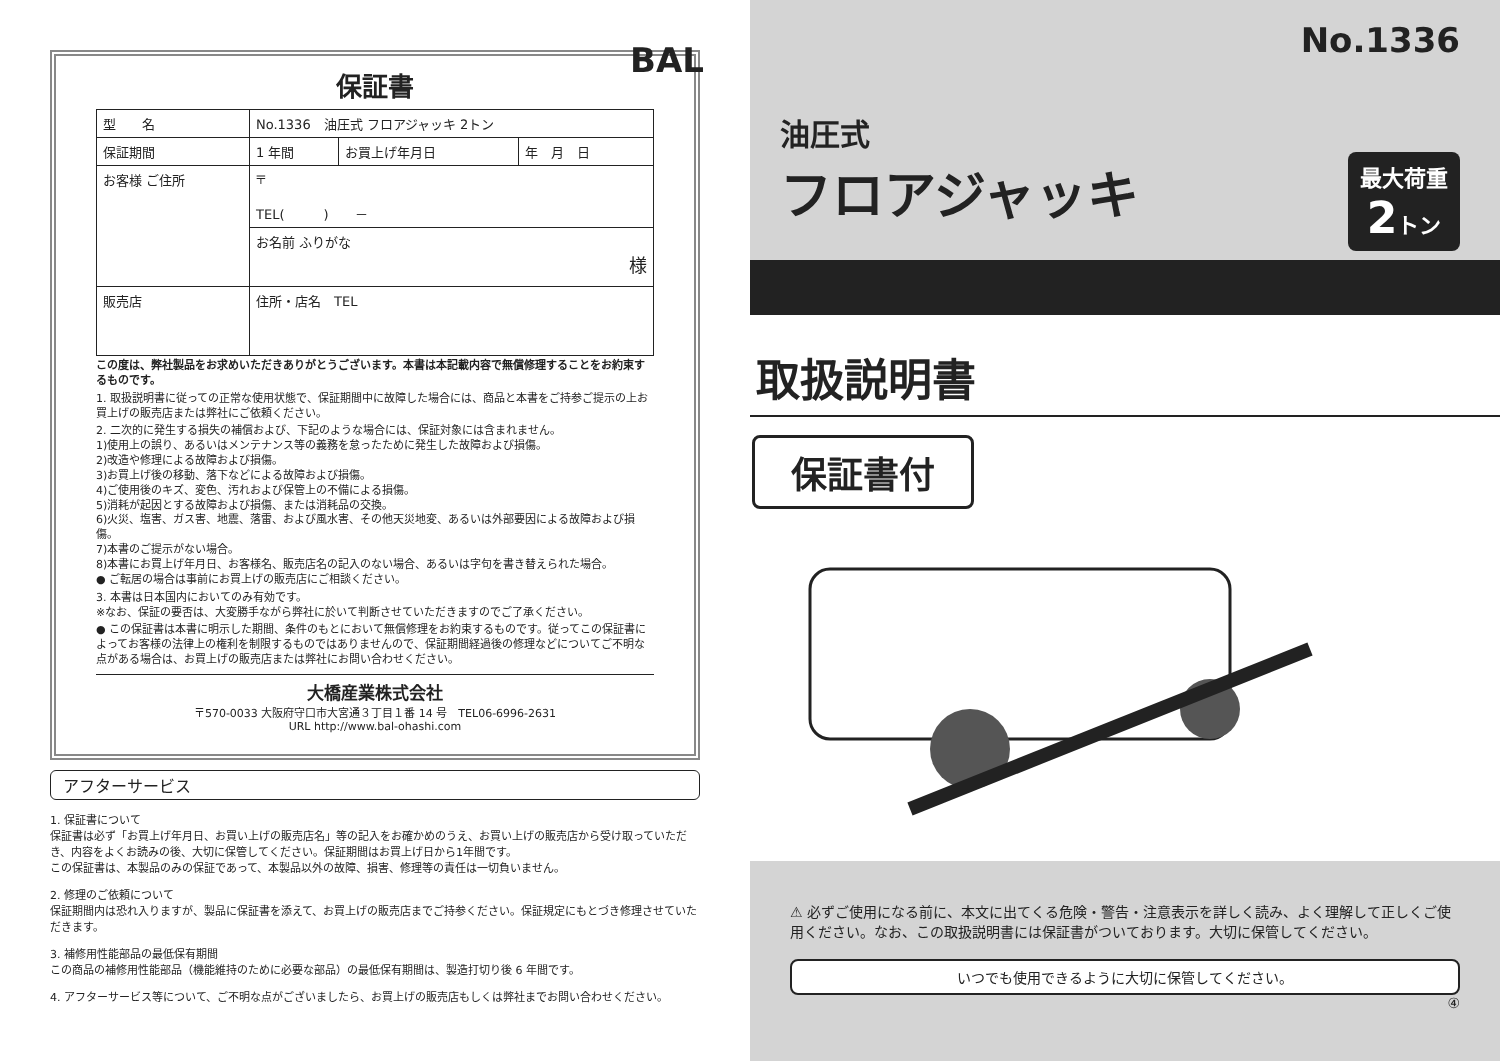保証書
| 型 名 | No.1336 油圧式 フロアジャッキ 2トン | | |
| 保証期間 | 1 年間 | お買上げ年月日 | 年 月 日 |
| お客様 ご住所 | 〒 TEL( ) － | | |
| | お名前 ふりがな 様 | | |
| 販売店 | 住所・店名 TEL | | |
この度は、弊社製品をお求めいただきありがとうございます。本書は本記載内容で無償修理することをお約束するものです。
1. 取扱説明書に従っての正常な使用状態で、保証期間中に故障した場合には、商品と本書をご持参ご提示の上お買上げの販売店または弊社にご依頼ください。
2. 二次的に発生する損失の補償および、下記のような場合には、保証対象には含まれません。
1)使用上の誤り、あるいはメンテナンス等の義務を怠ったために発生した故障および損傷。
2)改造や修理による故障および損傷。
3)お買上げ後の移動、落下などによる故障および損傷。
4)ご使用後のキズ、変色、汚れおよび保管上の不備による損傷。
5)消耗が起因とする故障および損傷、または消耗品の交換。
6)火災、塩害、ガス害、地震、落雷、および風水害、その他天災地変、あるいは外部要因による故障および損傷。
7)本書のご提示がない場合。
8)本書にお買上げ年月日、お客様名、販売店名の記入のない場合、あるいは字句を書き替えられた場合。
● ご転居の場合は事前にお買上げの販売店にご相談ください。
3. 本書は日本国内においてのみ有効です。
※なお、保証の要否は、大変勝手ながら弊社に於いて判断させていただきますのでご了承ください。
● この保証書は本書に明示した期間、条件のもとにおいて無償修理をお約束するものです。従ってこの保証書によってお客様の法律上の権利を制限するものではありませんので、保証期間経過後の修理などについてご不明な点がある場合は、お買上げの販売店または弊社にお問い合わせください。
大橋産業株式会社
〒570-0033 大阪府守口市大宮通３丁目１番 14 号　TEL06-6996-2631
URL http://www.bal-ohashi.com
アフターサービス
1. 保証書について
保証書は必ず「お買上げ年月日、お買い上げの販売店名」等の記入をお確かめのうえ、お買い上げの販売店から受け取っていただき、内容をよくお読みの後、大切に保管してください。保証期間はお買上げ日から1年間です。
この保証書は、本製品のみの保証であって、本製品以外の故障、損害、修理等の責任は一切負いません。
2. 修理のご依頼について
保証期間内は恐れ入りますが、製品に保証書を添えて、お買上げの販売店までご持参ください。保証規定にもとづき修理させていただきます。
3. 補修用性能部品の最低保有期間
この商品の補修用性能部品（機能維持のために必要な部品）の最低保有期間は、製造打切り後 6 年間です。
4. アフターサービス等について、ご不明な点がございましたら、お買上げの販売店もしくは弊社までお問い合わせください。
BAL
No.1336
油圧式
フロアジャッキ
最大荷重
2トン
取扱説明書
保証書付
⚠ 必ずご使用になる前に、本文に出てくる危険・警告・注意表示を詳しく読み、よく理解して正しくご使用ください。なお、この取扱説明書には保証書がついております。大切に保管してください。
いつでも使用できるように大切に保管してください。
④